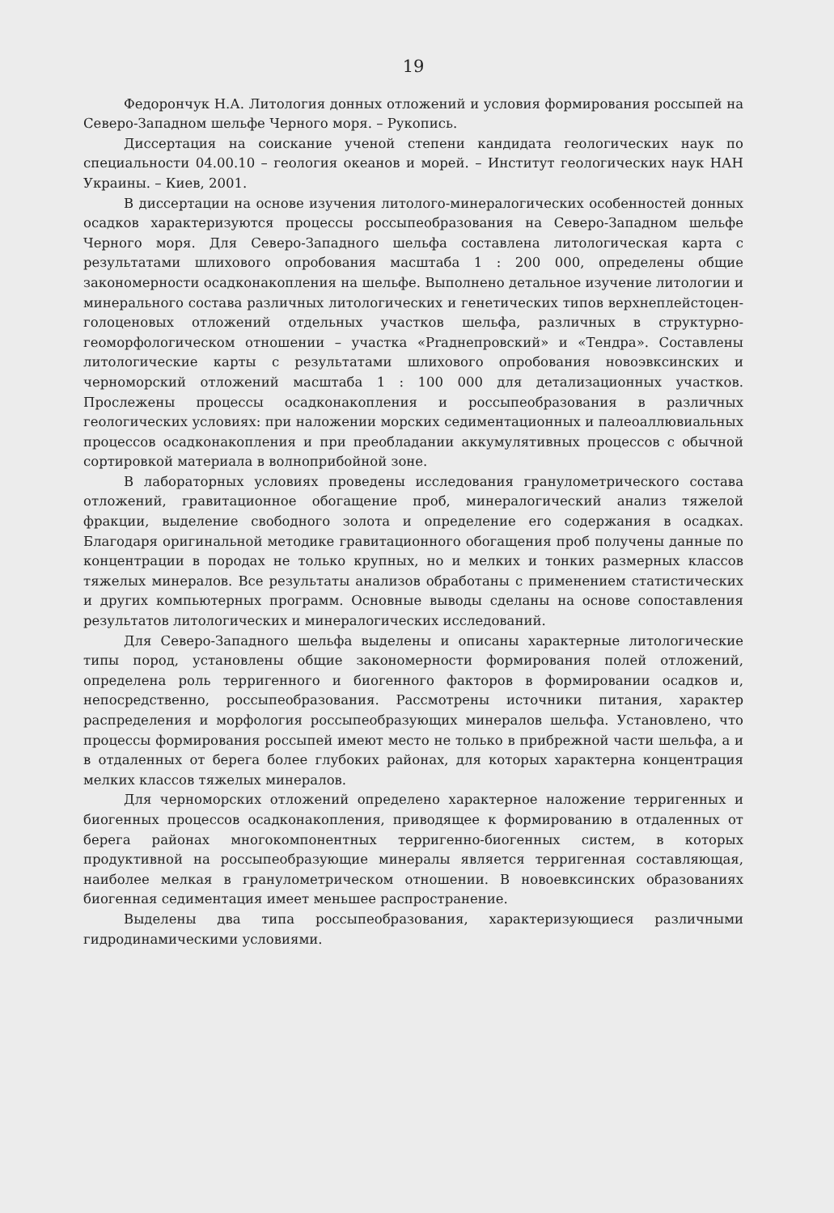19
Федорончук Н.А. Литология донных отложений и условия формирования россыпей на Северо-Западном шельфе Черного моря. – Рукопись.
Диссертация на соискание ученой степени кандидата геологических наук по специальности 04.00.10 – геология океанов и морей. – Институт геологических наук НАН Украины. – Киев, 2001.
В диссертации на основе изучения литолого-минералогических особенностей донных осадков характеризуются процессы россыпеобразования на Северо-Западном шельфе Черного моря. Для Северо-Западного шельфа составлена литологическая карта с результатами шлихового опробования масштаба 1 : 200 000, определены общие закономерности осадконакопления на шельфе. Выполнено детальное изучение литологии и минерального состава различных литологических и генетических типов верхнеплейстоцен-голоценовых отложений отдельных участков шельфа, различных в структурно-геоморфологическом отношении – участка «Praднепровский» и «Тендра». Составлены литологические карты с результатами шлихового опробования новоэвксинских и черноморский отложений масштаба 1 : 100 000 для детализационных участков. Прослежены процессы осадконакопления и россыпеобразования в различных геологических условиях: при наложении морских седиментационных и палеоаллювиальных процессов осадконакопления и при преобладании аккумулятивных процессов с обычной сортировкой материала в волноприбойной зоне.
В лабораторных условиях проведены исследования гранулометрического состава отложений, гравитационное обогащение проб, минералогический анализ тяжелой фракции, выделение свободного золота и определение его содержания в осадках. Благодаря оригинальной методике гравитационного обогащения проб получены данные по концентрации в породах не только крупных, но и мелких и тонких размерных классов тяжелых минералов. Все результаты анализов обработаны с применением статистических и других компьютерных программ. Основные выводы сделаны на основе сопоставления результатов литологических и минералогических исследований.
Для Северо-Западного шельфа выделены и описаны характерные литологические типы пород, установлены общие закономерности формирования полей отложений, определена роль терригенного и биогенного факторов в формировании осадков и, непосредственно, россыпеобразования. Рассмотрены источники питания, характер распределения и морфология россыпеобразующих минералов шельфа. Установлено, что процессы формирования россыпей имеют место не только в прибрежной части шельфа, а и в отдаленных от берега более глубоких районах, для которых характерна концентрация мелких классов тяжелых минералов.
Для черноморских отложений определено характерное наложение терригенных и биогенных процессов осадконакопления, приводящее к формированию в отдаленных от берега районах многокомпонентных терригенно-биогенных систем, в которых продуктивной на россыпеобразующие минералы является терригенная составляющая, наиболее мелкая в гранулометрическом отношении. В новоевксинских образованиях биогенная седиментация имеет меньшее распространение.
Выделены два типа россыпеобразования, характеризующиеся различными гидродинамическими условиями.